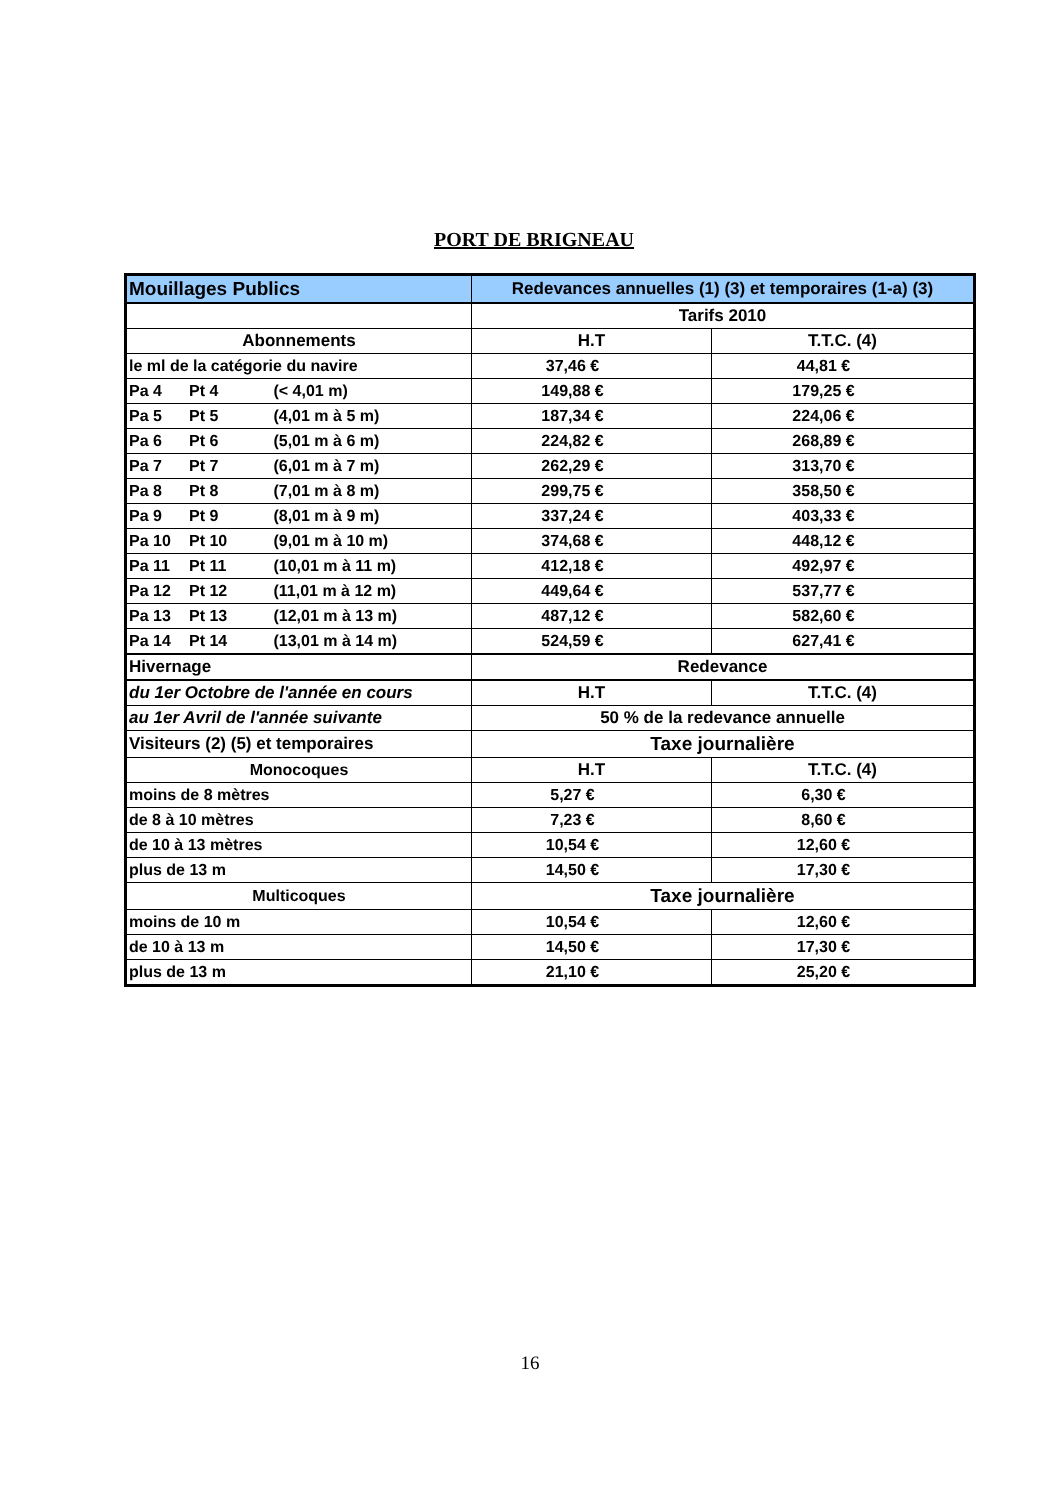PORT DE BRIGNEAU
| Mouillages Publics | Redevances annuelles (1) (3) et temporaires (1-a) (3) | |
| | Tarifs 2010 | |
| Abonnements | H.T | T.T.C. (4) |
| le ml de la catégorie du navire | 37,46 € | 44,81 € |
| Pa 4 Pt 4 (< 4,01 m) | 149,88 € | 179,25 € |
| Pa 5 Pt 5 (4,01 m à 5 m) | 187,34 € | 224,06 € |
| Pa 6 Pt 6 (5,01 m à 6 m) | 224,82 € | 268,89 € |
| Pa 7 Pt 7 (6,01 m à 7 m) | 262,29 € | 313,70 € |
| Pa 8 Pt 8 (7,01 m à 8 m) | 299,75 € | 358,50 € |
| Pa 9 Pt 9 (8,01 m à 9 m) | 337,24 € | 403,33 € |
| Pa 10 Pt 10 (9,01 m à 10 m) | 374,68 € | 448,12 € |
| Pa 11 Pt 11 (10,01 m à 11 m) | 412,18 € | 492,97 € |
| Pa 12 Pt 12 (11,01 m à 12 m) | 449,64 € | 537,77 € |
| Pa 13 Pt 13 (12,01 m à 13 m) | 487,12 € | 582,60 € |
| Pa 14 Pt 14 (13,01 m à 14 m) | 524,59 € | 627,41 € |
| Hivernage | Redevance | |
| du 1er Octobre de l'année en cours | H.T | T.T.C. (4) |
| au 1er Avril de l'année suivante | 50 % de la redevance annuelle | |
| Visiteurs (2) (5) et temporaires | Taxe journalière | |
| Monocoques | H.T | T.T.C. (4) |
| moins de 8 mètres | 5,27 € | 6,30 € |
| de 8 à 10 mètres | 7,23 € | 8,60 € |
| de 10 à 13 mètres | 10,54 € | 12,60 € |
| plus de 13 m | 14,50 € | 17,30 € |
| Multicoques | Taxe journalière | |
| moins de 10 m | 10,54 € | 12,60 € |
| de 10 à 13 m | 14,50 € | 17,30 € |
| plus de 13 m | 21,10 € | 25,20 € |
16